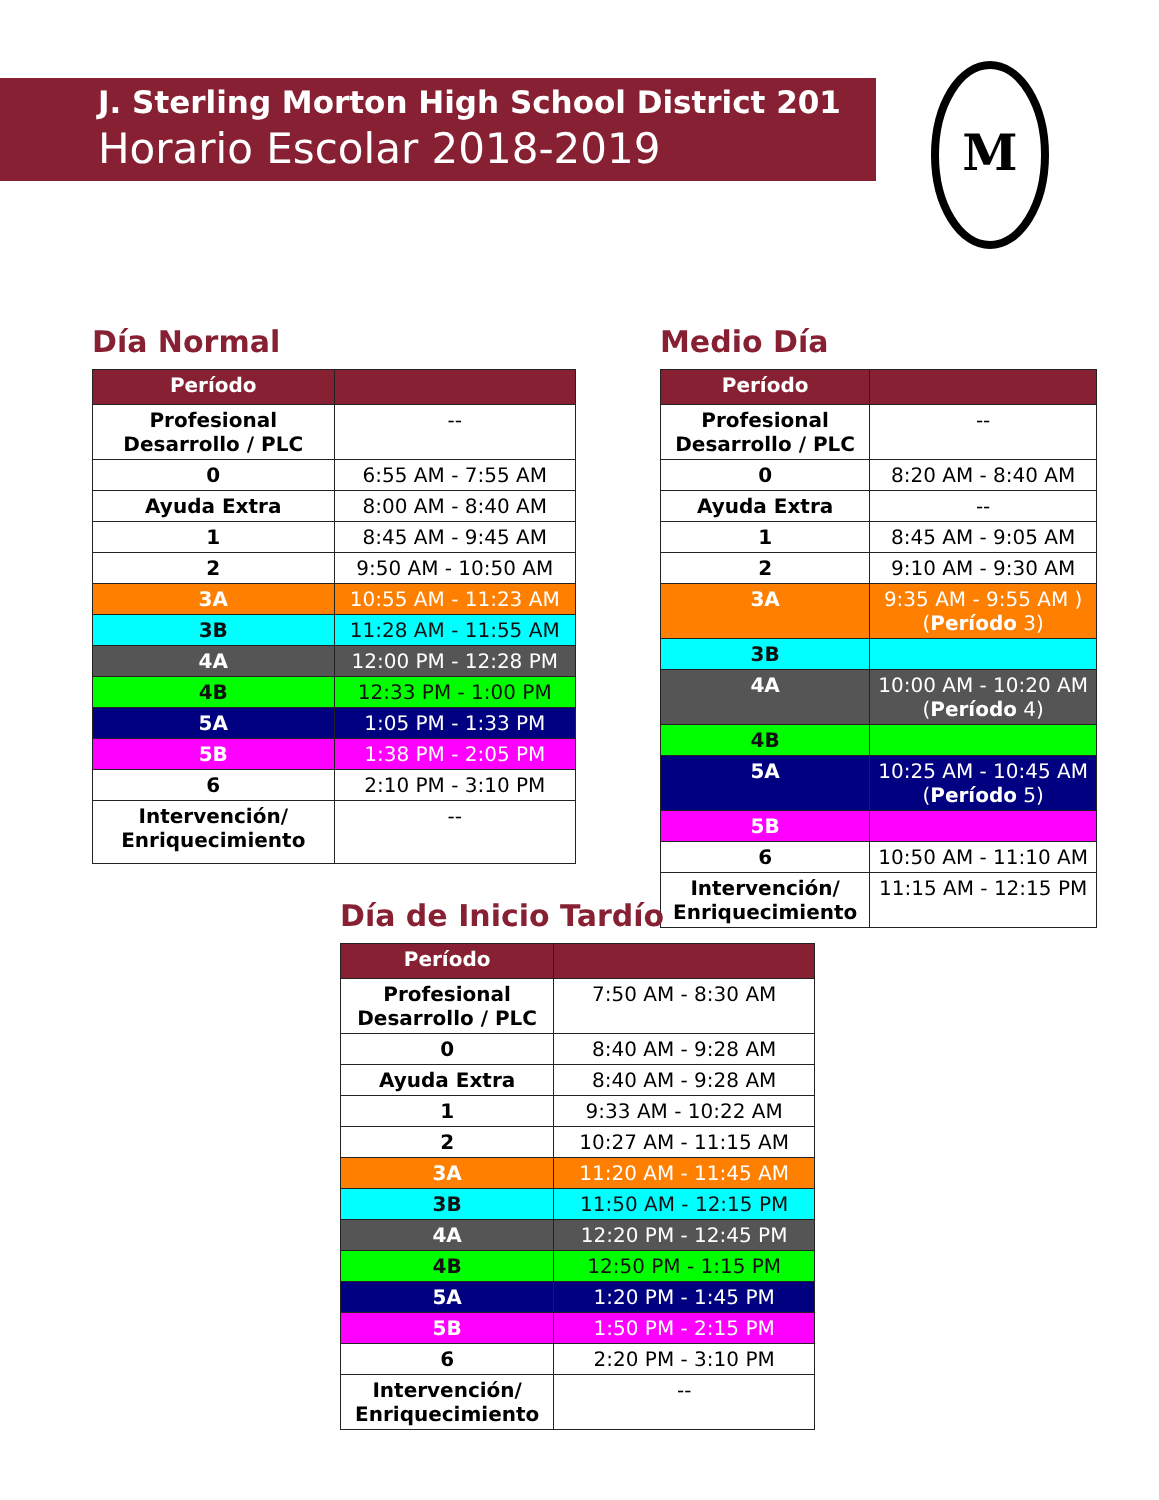J. Sterling Morton High School District 201
Horario Escolar 2018-2019
M
Día Normal
| Período | |
| --- | --- |
| Profesional Desarrollo / PLC | -- |
| 0 | 6:55 AM - 7:55 AM |
| Ayuda Extra | 8:00 AM - 8:40 AM |
| 1 | 8:45 AM - 9:45 AM |
| 2 | 9:50 AM - 10:50 AM |
| 3A | 10:55 AM - 11:23 AM |
| 3B | 11:28 AM - 11:55 AM |
| 4A | 12:00 PM - 12:28 PM |
| 4B | 12:33 PM - 1:00 PM |
| 5A | 1:05 PM - 1:33 PM |
| 5B | 1:38 PM - 2:05 PM |
| 6 | 2:10 PM - 3:10 PM |
| Intervención/ Enriquecimiento | -- |
Medio Día
| Período | |
| --- | --- |
| Profesional Desarrollo / PLC | -- |
| 0 | 8:20 AM - 8:40 AM |
| Ayuda Extra | -- |
| 1 | 8:45 AM - 9:05 AM |
| 2 | 9:10 AM - 9:30 AM |
| 3A | 9:35 AM - 9:55 AM ) ( Período 3) |
| 3B | |
| 4A | 10:00 AM - 10:20 AM ( Período 4) |
| 4B | |
| 5A | 10:25 AM - 10:45 AM ( Período 5) |
| 5B | |
| 6 | 10:50 AM - 11:10 AM |
| Intervención/ Enriquecimiento | 11:15 AM - 12:15 PM |
Día de Inicio Tardío
| Período | |
| --- | --- |
| Profesional Desarrollo / PLC | 7:50 AM - 8:30 AM |
| 0 | 8:40 AM - 9:28 AM |
| Ayuda Extra | 8:40 AM - 9:28 AM |
| 1 | 9:33 AM - 10:22 AM |
| 2 | 10:27 AM - 11:15 AM |
| 3A | 11:20 AM - 11:45 AM |
| 3B | 11:50 AM - 12:15 PM |
| 4A | 12:20 PM - 12:45 PM |
| 4B | 12:50 PM - 1:15 PM |
| 5A | 1:20 PM - 1:45 PM |
| 5B | 1:50 PM - 2:15 PM |
| 6 | 2:20 PM - 3:10 PM |
| Intervención/ Enriquecimiento | -- |